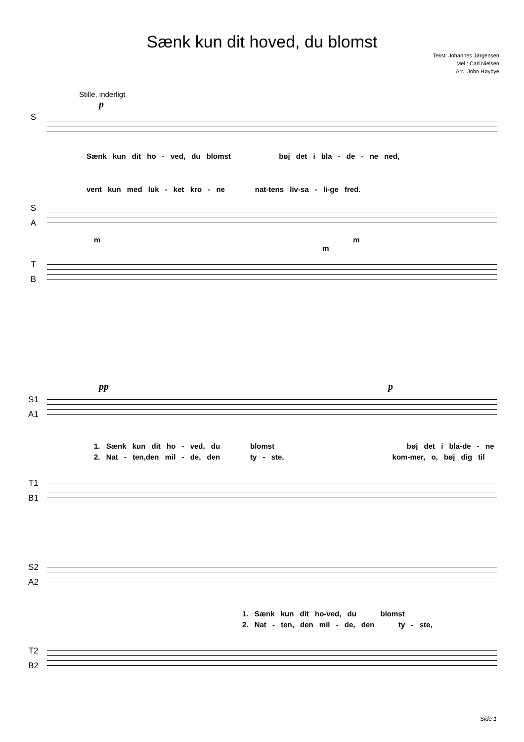Sænk kun dit hoved, du blomst
Tekst: Johannes Jørgensen
Mel.: Carl Nielsen
Arr.: John Høybye
Stille, inderligt
p
S
Sænk kun dit ho - ved, du blomst bøj det i bla - de - ne ned,
vent kun med luk - ket kro - ne nat-tens liv-sa - li-ge fred.
S
A
m m m
T
B
pp p
S1
A1
1. Sænk kun dit ho - ved, du blomst bøj det i bla-de - ne
2. Nat - ten,den mil - de, den ty - ste, kom-mer, o, bøj dig til
T1
B1
S2
A2
1. Sænk kun dit ho-ved, du blomst
2. Nat - ten, den mil - de, den ty - ste,
T2
B2
Side 1